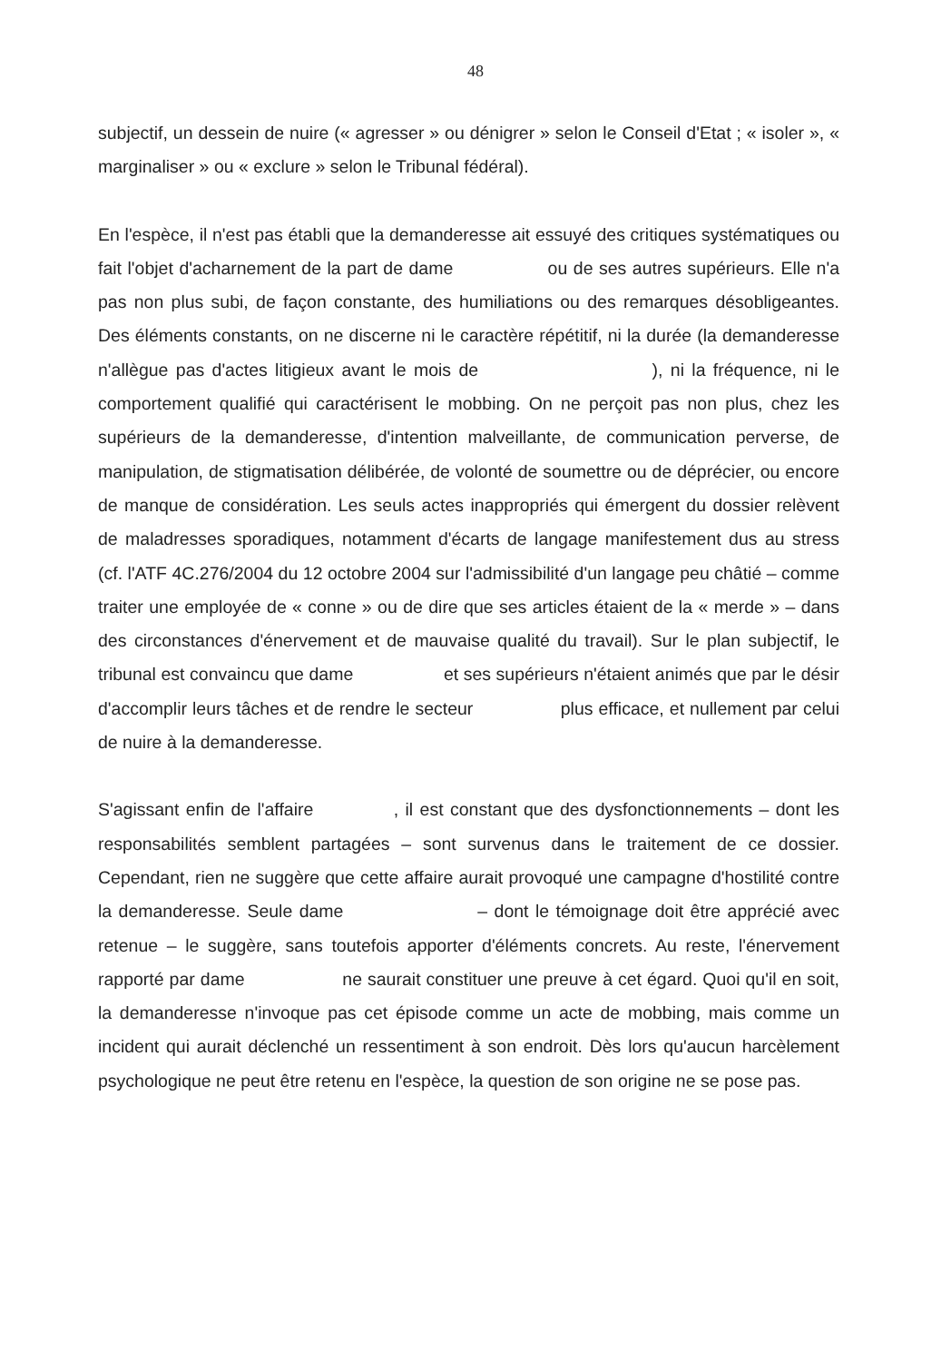48
subjectif, un dessein de nuire (« agresser » ou dénigrer » selon le Conseil d'Etat ; « isoler », « marginaliser » ou « exclure » selon le Tribunal fédéral).
En l'espèce, il n'est pas établi que la demanderesse ait essuyé des critiques systématiques ou fait l'objet d'acharnement de la part de dame ou de ses autres supérieurs. Elle n'a pas non plus subi, de façon constante, des humiliations ou des remarques désobligeantes. Des éléments constants, on ne discerne ni le caractère répétitif, ni la durée (la demanderesse n'allègue pas d'actes litigieux avant le mois de ), ni la fréquence, ni le comportement qualifié qui caractérisent le mobbing. On ne perçoit pas non plus, chez les supérieurs de la demanderesse, d'intention malveillante, de communication perverse, de manipulation, de stigmatisation délibérée, de volonté de soumettre ou de déprécier, ou encore de manque de considération. Les seuls actes inappropriés qui émergent du dossier relèvent de maladresses sporadiques, notamment d'écarts de langage manifestement dus au stress (cf. l'ATF 4C.276/2004 du 12 octobre 2004 sur l'admissibilité d'un langage peu châtié – comme traiter une employée de « conne » ou de dire que ses articles étaient de la « merde » – dans des circonstances d'énervement et de mauvaise qualité du travail). Sur le plan subjectif, le tribunal est convaincu que dame et ses supérieurs n'étaient animés que par le désir d'accomplir leurs tâches et de rendre le secteur plus efficace, et nullement par celui de nuire à la demanderesse.
S'agissant enfin de l'affaire , il est constant que des dysfonctionnements – dont les responsabilités semblent partagées – sont survenus dans le traitement de ce dossier. Cependant, rien ne suggère que cette affaire aurait provoqué une campagne d'hostilité contre la demanderesse. Seule dame – dont le témoignage doit être apprécié avec retenue – le suggère, sans toutefois apporter d'éléments concrets. Au reste, l'énervement rapporté par dame ne saurait constituer une preuve à cet égard. Quoi qu'il en soit, la demanderesse n'invoque pas cet épisode comme un acte de mobbing, mais comme un incident qui aurait déclenché un ressentiment à son endroit. Dès lors qu'aucun harcèlement psychologique ne peut être retenu en l'espèce, la question de son origine ne se pose pas.